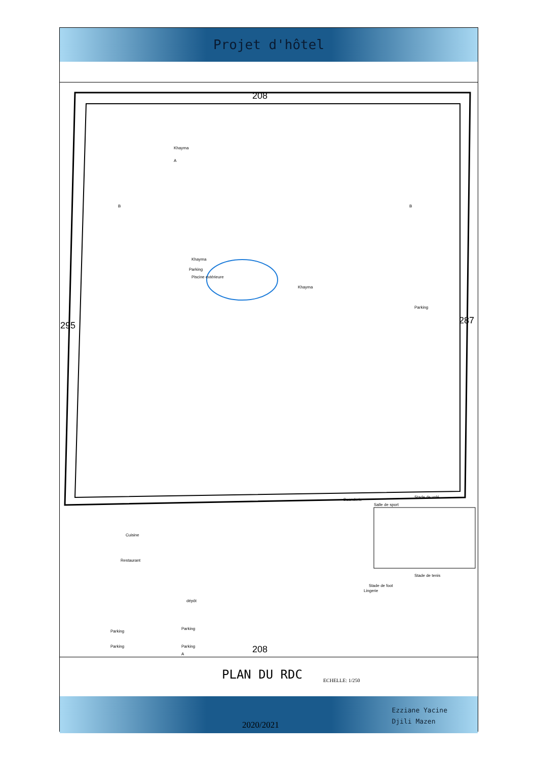Projet d'hôtel
208
295 287
Khayma
A
B B
Parking
Khayma
Piscine extérieure
Khayma
Parking
Buanderie
Salle de sport
Stade de volé
Lingerie
Stade de foot
Stade de tenis
Cuisine
Restaurant
dépôt
Parking
Parking
Parking Parking 208
A
PLAN DU RDC ECHELLE: 1/250
2020/2021
Ezziane Yacine
Djili Mazen